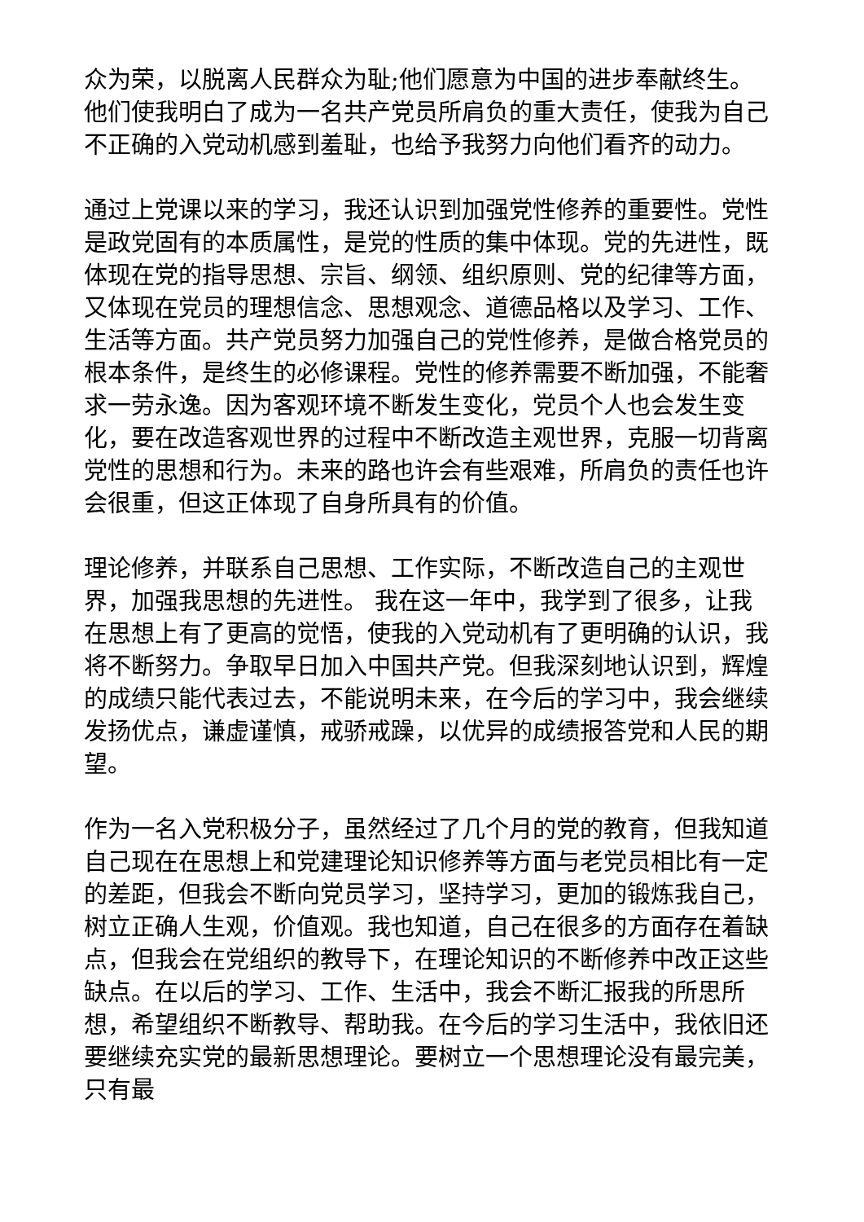众为荣，以脱离人民群众为耻;他们愿意为中国的进步奉献终生。他们使我明白了成为一名共产党员所肩负的重大责任，使我为自己不正确的入党动机感到羞耻，也给予我努力向他们看齐的动力。
通过上党课以来的学习，我还认识到加强党性修养的重要性。党性是政党固有的本质属性，是党的性质的集中体现。党的先进性，既体现在党的指导思想、宗旨、纲领、组织原则、党的纪律等方面，又体现在党员的理想信念、思想观念、道德品格以及学习、工作、生活等方面。共产党员努力加强自己的党性修养，是做合格党员的根本条件，是终生的必修课程。党性的修养需要不断加强，不能奢求一劳永逸。因为客观环境不断发生变化，党员个人也会发生变化，要在改造客观世界的过程中不断改造主观世界，克服一切背离党性的思想和行为。未来的路也许会有些艰难，所肩负的责任也许会很重，但这正体现了自身所具有的价值。
理论修养，并联系自己思想、工作实际，不断改造自己的主观世界，加强我思想的先进性。 我在这一年中，我学到了很多，让我在思想上有了更高的觉悟，使我的入党动机有了更明确的认识，我将不断努力。争取早日加入中国共产党。但我深刻地认识到，辉煌的成绩只能代表过去，不能说明未来，在今后的学习中，我会继续发扬优点，谦虚谨慎，戒骄戒躁，以优异的成绩报答党和人民的期望。
作为一名入党积极分子，虽然经过了几个月的党的教育，但我知道自己现在在思想上和党建理论知识修养等方面与老党员相比有一定的差距，但我会不断向党员学习，坚持学习，更加的锻炼我自己，树立正确人生观，价值观。我也知道，自己在很多的方面存在着缺点，但我会在党组织的教导下，在理论知识的不断修养中改正这些缺点。在以后的学习、工作、生活中，我会不断汇报我的所思所想，希望组织不断教导、帮助我。在今后的学习生活中，我依旧还要继续充实党的最新思想理论。要树立一个思想理论没有最完美，只有最